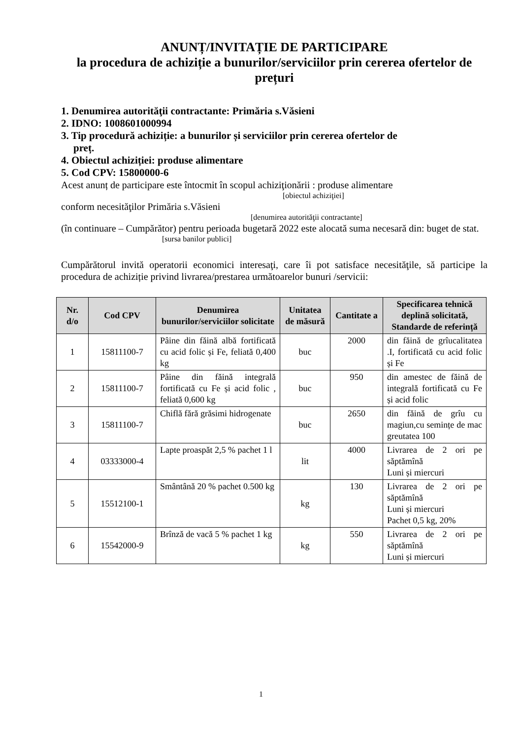ANUNȚ/INVITAȚIE DE PARTICIPARE
la procedura de achiziție a bunurilor/serviciilor prin cererea ofertelor de prețuri
1. Denumirea autorităţii contractante: Primăria s.Văsieni
2. IDNO: 1008601000994
3. Tip procedură achiziție: a bunurilor și serviciilor prin cererea ofertelor de
preț.
4. Obiectul achiziției: produse alimentare
5. Cod CPV: 15800000-6
Acest anunț de participare este întocmit în scopul achiziţionării : produse alimentare
[obiectul achiziţiei]
conform necesităţilor Primăria s.Văsieni
[denumirea autorităţii contractante]
(în continuare – Cumpărător) pentru perioada bugetară 2022 este alocată suma necesară din: buget de stat.
[sursa banilor publici]
Cumpărătorul invită operatorii economici interesaţi, care îi pot satisface necesităţile, să participe la procedura de achiziție privind livrarea/prestarea următoarelor bunuri /servicii:
| Nr. d/o | Cod CPV | Denumirea bunurilor/serviciilor solicitate | Unitatea de măsură | Cantitate a | Specificarea tehnică deplină solicitată, Standarde de referință |
| --- | --- | --- | --- | --- | --- |
| 1 | 15811100-7 | Pâine din făină albă fortificată cu acid folic și Fe, feliată 0,400 kg | buc | 2000 | din făină de grîucalitatea .I, fortificată cu acid folic și Fe |
| 2 | 15811100-7 | Pâine din făină integrală fortificată cu Fe și acid folic , feliată 0,600 kg | buc | 950 | din amestec de făină de integrală fortificată cu Fe și acid folic |
| 3 | 15811100-7 | Chiflă fără grăsimi hidrogenate | buc | 2650 | din făină de grîu cu magiun,cu semințe de mac greutatea 100 |
| 4 | 03333000-4 | Lapte proaspăt 2,5 % pachet 1 l | lit | 4000 | Livrarea de 2 ori pe săptămînă Luni și miercuri |
| 5 | 15512100-1 | Smântână 20 % pachet 0.500 kg | kg | 130 | Livrarea de 2 ori pe săptămînă Luni și miercuri Pachet 0,5 kg, 20% |
| 6 | 15542000-9 | Brînză de vacă 5 % pachet 1 kg | kg | 550 | Livrarea de 2 ori pe săptămînă Luni și miercuri |
1